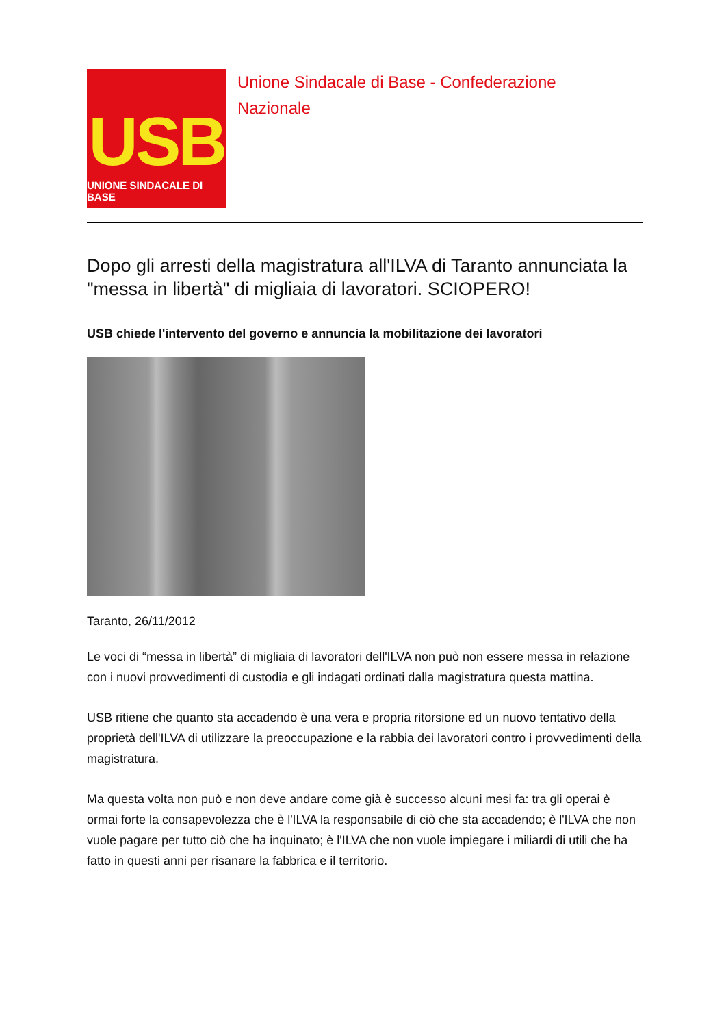USB
UNIONE SINDACALE DI BASE
Unione Sindacale di Base - Confederazione
Nazionale
Dopo gli arresti della magistratura all'ILVA di Taranto annunciata la "messa in libertà" di migliaia di lavoratori. SCIOPERO!
USB chiede l'intervento del governo e annuncia la mobilitazione dei lavoratori
Taranto, 26/11/2012
Le voci di “messa in libertà” di migliaia di lavoratori dell'ILVA non può non essere messa in relazione con i nuovi provvedimenti di custodia e gli indagati ordinati dalla magistratura questa mattina.
USB ritiene che quanto sta accadendo è una vera e propria ritorsione ed un nuovo tentativo della proprietà dell'ILVA di utilizzare la preoccupazione e la rabbia dei lavoratori contro i provvedimenti della magistratura.
Ma questa volta non può e non deve andare come già è successo alcuni mesi fa: tra gli operai è ormai forte la consapevolezza che è l'ILVA la responsabile di ciò che sta accadendo; è l'ILVA che non vuole pagare per tutto ciò che ha inquinato; è l'ILVA che non vuole impiegare i miliardi di utili che ha fatto in questi anni per risanare la fabbrica e il territorio.